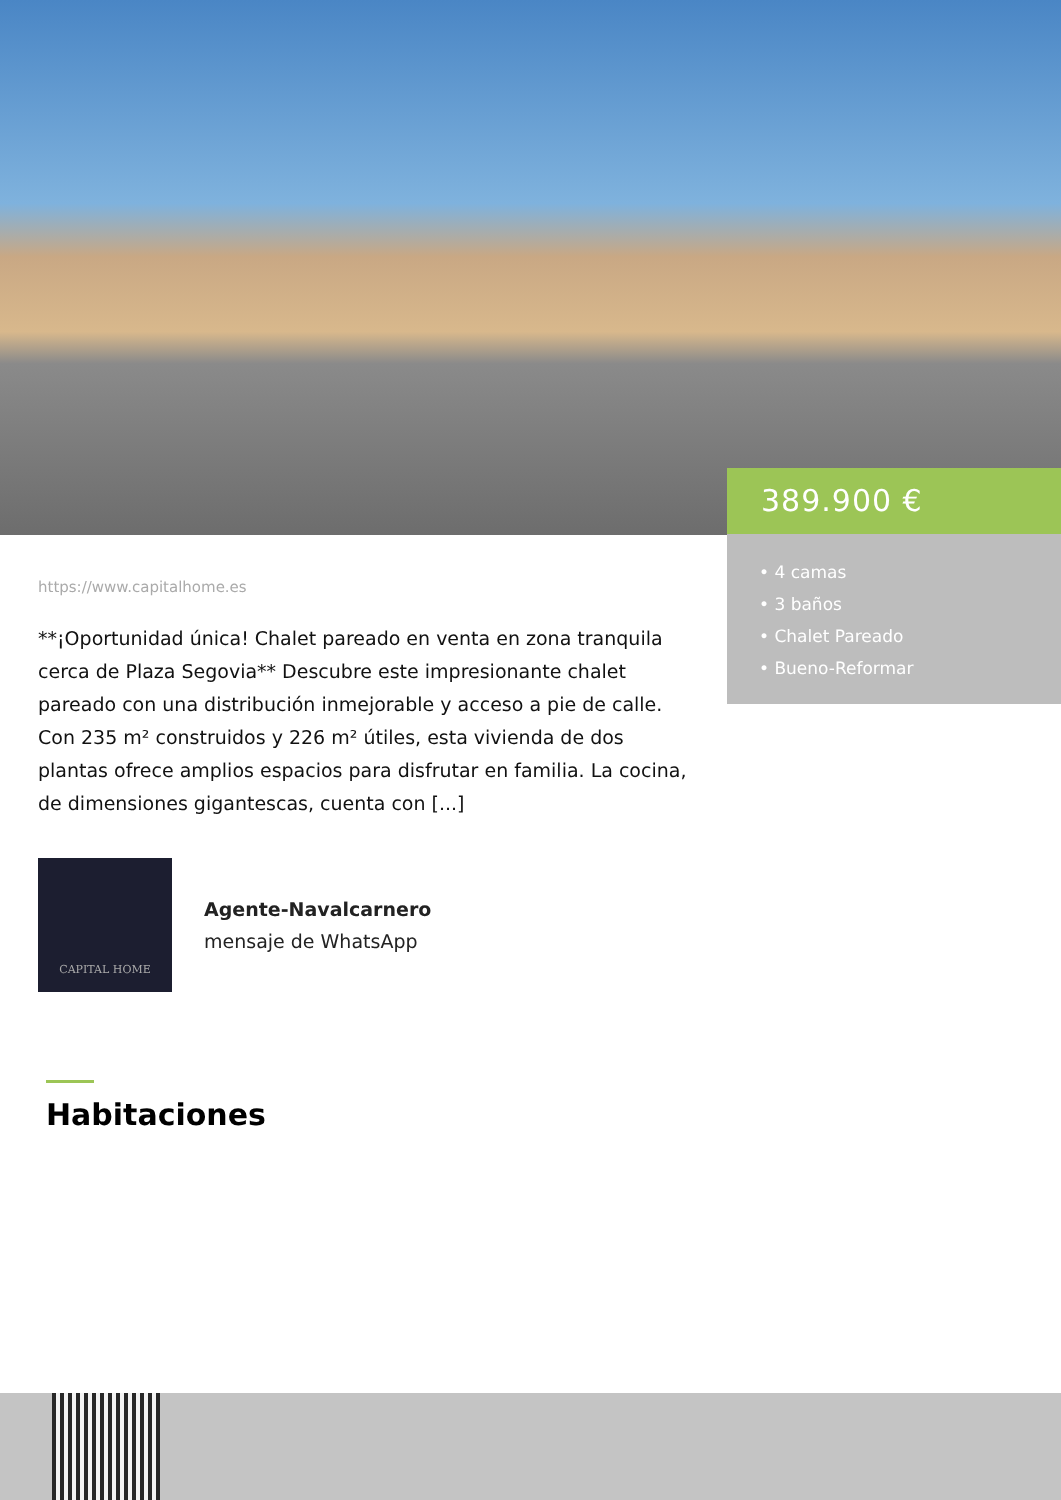389.900 €
• 4 camas
• 3 baños
• Chalet Pareado
• Bueno-Reformar
https://www.capitalhome.es
**¡Oportunidad única! Chalet pareado en venta en zona tranquila cerca de Plaza Segovia** Descubre este impresionante chalet pareado con una distribución inmejorable y acceso a pie de calle. Con 235 m² construidos y 226 m² útiles, esta vivienda de dos plantas ofrece amplios espacios para disfrutar en familia. La cocina, de dimensiones gigantescas, cuenta con [...]
CAPITAL HOME
Agente-Navalcarnero
mensaje de WhatsApp
Habitaciones